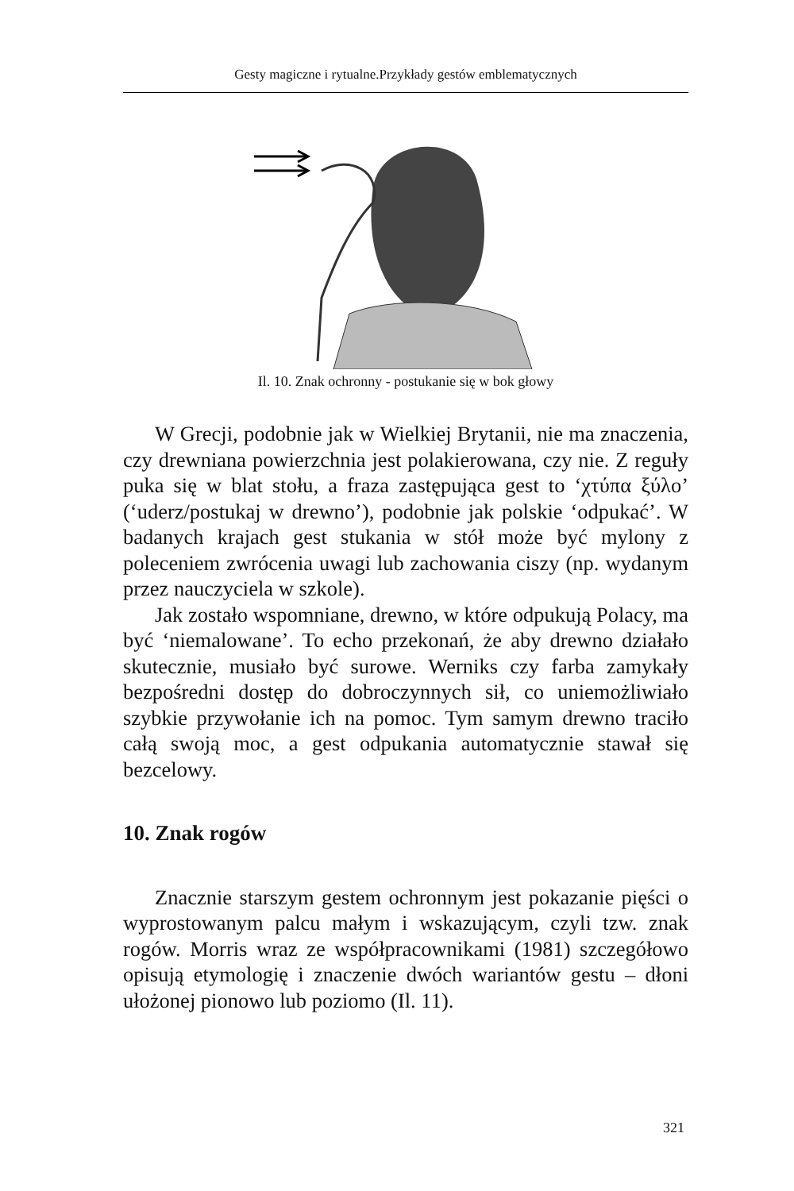Gesty magiczne i rytualne.Przykłady gestów emblematycznych
Il. 10. Znak ochronny - postukanie się w bok głowy
W Grecji, podobnie jak w Wielkiej Brytanii, nie ma znaczenia, czy drewniana powierzchnia jest polakierowana, czy nie. Z reguły puka się w blat stołu, a fraza zastępująca gest to ‘χτύπα ξύλο’ (‘uderz/postukaj w drewno’), podobnie jak polskie ‘odpukać’. W badanych krajach gest stukania w stół może być mylony z poleceniem zwrócenia uwagi lub zachowania ciszy (np. wydanym przez nauczyciela w szkole).
Jak zostało wspomniane, drewno, w które odpukują Polacy, ma być ‘niemalowane’. To echo przekonań, że aby drewno działało skutecznie, musiało być surowe. Werniks czy farba zamykały bezpośredni dostęp do dobroczynnych sił, co uniemożliwiało szybkie przywołanie ich na pomoc. Tym samym drewno traciło całą swoją moc, a gest odpukania automatycznie stawał się bezcelowy.
10. Znak rogów
Znacznie starszym gestem ochronnym jest pokazanie pięści o wyprostowanym palcu małym i wskazującym, czyli tzw. znak rogów. Morris wraz ze współpracownikami (1981) szczegółowo opisują etymologię i znaczenie dwóch wariantów gestu – dłoni ułożonej pionowo lub poziomo (Il. 11).
321